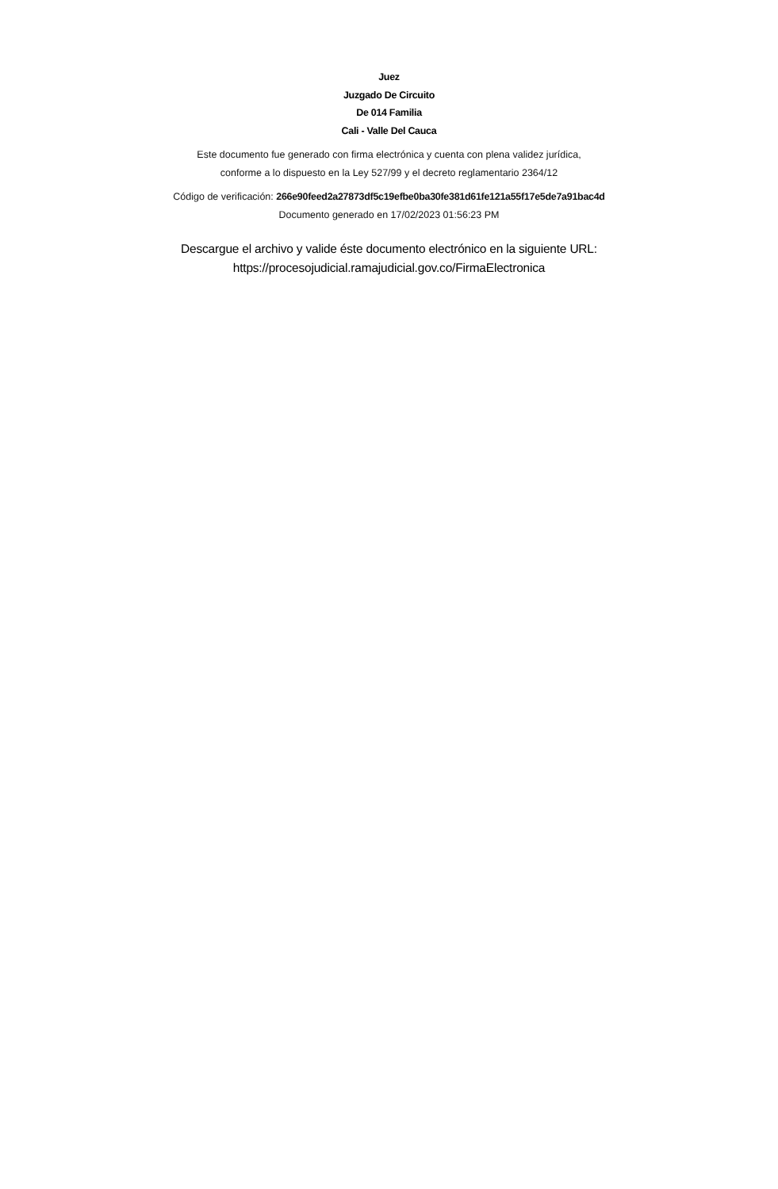Juez
Juzgado De Circuito
De 014 Familia
Cali - Valle Del Cauca
Este documento fue generado con firma electrónica y cuenta con plena validez jurídica,
conforme a lo dispuesto en la Ley 527/99 y el decreto reglamentario 2364/12
Código de verificación: 266e90feed2a27873df5c19efbe0ba30fe381d61fe121a55f17e5de7a91bac4d
Documento generado en 17/02/2023 01:56:23 PM
Descargue el archivo y valide éste documento electrónico en la siguiente URL:
https://procesojudicial.ramajudicial.gov.co/FirmaElectronica